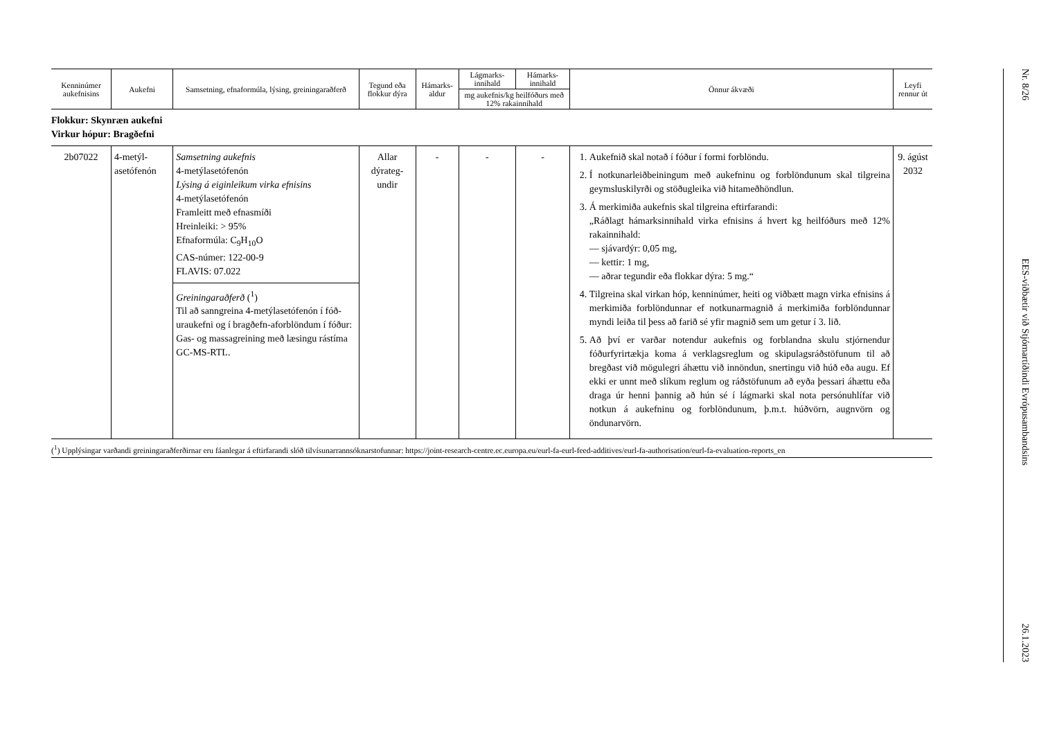| Kenninúmer aukefnisins | Aukefni | Samsetning, efnaformúla, lýsing, greiningaraðferð | Tegund eða flokkur dýra | Hámarks-aldur | Lágmarks-innihald | Hámarks-innihald | Önnur ákvæði | Leyfi rennur út |
| --- | --- | --- | --- | --- | --- | --- | --- | --- |
| | | | | | mg aukefnis/kg heilfóðurs með 12% rakainnihald | | | |
| Flokkur: Skynræn aukefni Virkur hópur: Bragðefni | | | | | | | | |
| 2b07022 | 4-metýl-asetófenón | Samsetning aukefnis 4-metýlasetófenón Lýsing á eiginleikum virka efnisins 4-metýlasetófenón Framleitt með efnasmíði Hreinleiki: > 95% Efnaformúla: C<sub>9</sub>H<sub>10</sub>O CAS-númer: 122-00-9 FLAVIS: 07.022 Greiningaraðferð (<sup>1</sup>) Til að sanngreina 4-metýlasetófenón í fóð-uraukefni og í bragðefn-aforblöndum í fóður: Gas- og massagreining með læsingu rástíma GC-MS-RTL. | Allar dýrateg-undir | - | - | - | 1. Aukefnið skal notað í fóður í formi forblöndu. 2. Í notkunarleiðbeiningum með aukefninu og forblöndunum skal tilgreina geymsluskilyrði og stöðugleika við hitameðhöndlun. 3. Á merkimiða aukefnis skal tilgreina eftirfarandi: „Ráðlagt hámarksinnihald virka efnisins á hvert kg heilfóðurs með 12% rakainnihald: — sjávardýr: 0,05 mg, — kettir: 1 mg, — aðrar tegundir eða flokkar dýra: 5 mg.“ 4. Tilgreina skal virkan hóp, kenninúmer, heiti og viðbætt magn virka efnisins á merkimiða forblöndunnar ef notkunarmagnið á merkimiða forblöndunnar myndi leiða til þess að farið sé yfir magnið sem um getur í 3. lið. 5. Að því er varðar notendur aukefnis og forblandna skulu stjórnendur fóðurfyrirtækja koma á verklagsreglum og skipulagsráðstöfunum til að bregðast við mögulegri áhættu við innöndun, snertingu við húð eða augu. Ef ekki er unnt með slíkum reglum og ráðstöfunum að eyða þessari áhættu eða draga úr henni þannig að hún sé í lágmarki skal nota persónuhlífar við notkun á aukefninu og forblöndunum, þ.m.t. húðvörn, augnvörn og öndunarvörn. | 9. ágúst 2032 |
(<sup>1</sup>) Upplýsingar varðandi greiningaraðferðirnar eru fáanlegar á eftirfarandi slóð tilvísunarrannsóknarstofunnar: https://joint-research-centre.ec.europa.eu/eurl-fa-eurl-feed-additives/eurl-fa-authorisation/eurl-fa-evaluation-reports_en
Nr. 8/26 EES-viðbætir við Stjórnartíðindi Evrópusambandsins 26.1.2023